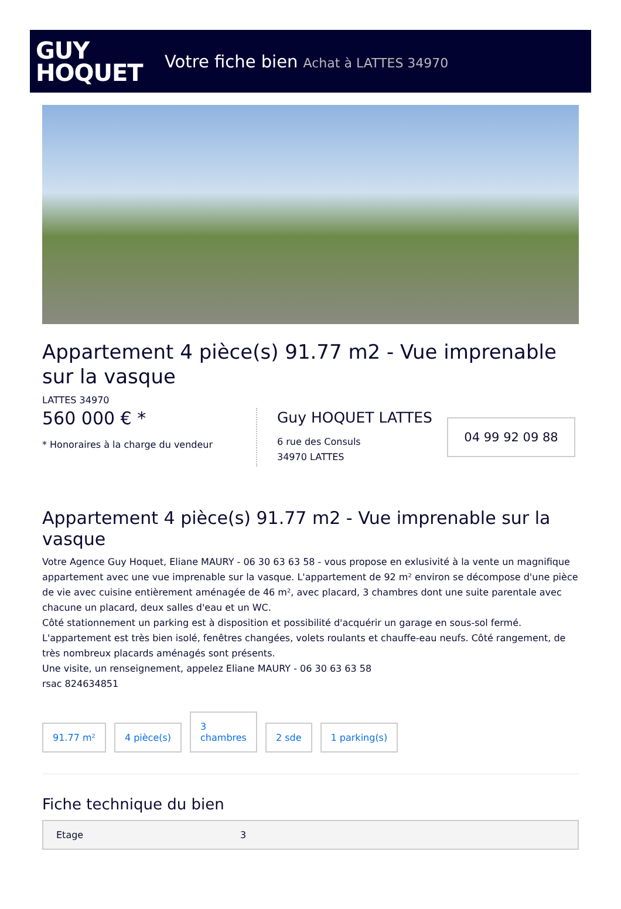GUY
HOQUET
Votre fiche bien Achat à LATTES 34970
Appartement 4 pièce(s) 91.77 m2 - Vue imprenable sur la vasque
LATTES 34970
560 000 € *
* Honoraires à la charge du vendeur
Guy HOQUET LATTES
6 rue des Consuls
34970 LATTES
04 99 92 09 88
Appartement 4 pièce(s) 91.77 m2 - Vue imprenable sur la vasque
Votre Agence Guy Hoquet, Eliane MAURY - 06 30 63 63 58 - vous propose en exlusivité à la vente un magnifique appartement avec une vue imprenable sur la vasque. L'appartement de 92 m² environ se décompose d'une pièce de vie avec cuisine entièrement aménagée de 46 m², avec placard, 3 chambres dont une suite parentale avec chacune un placard, deux salles d'eau et un WC.
Côté stationnement un parking est à disposition et possibilité d'acquérir un garage en sous-sol fermé. L'appartement est très bien isolé, fenêtres changées, volets roulants et chauffe-eau neufs. Côté rangement, de très nombreux placards aménagés sont présents.
Une visite, un renseignement, appelez Eliane MAURY - 06 30 63 63 58
rsac 824634851
91.77 m²
4 pièce(s)
3
chambres
2 sde
1 parking(s)
Fiche technique du bien
| Etage | 3 |